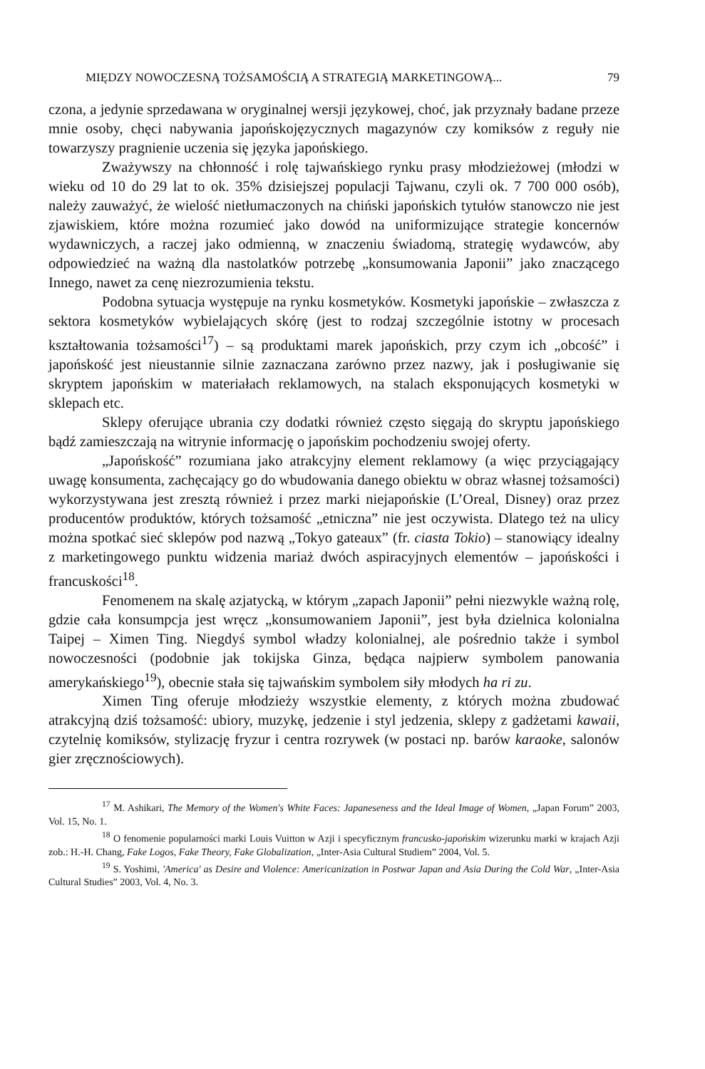MIĘDZY NOWOCZESNĄ TOŻSAMOŚCIĄ A STRATEGIĄ MARKETINGOWĄ... 79
czona, a jedynie sprzedawana w oryginalnej wersji językowej, choć, jak przyznały badane przeze mnie osoby, chęci nabywania japońskojęzycznych magazynów czy komiksów z reguły nie towarzyszy pragnienie uczenia się języka japońskiego.
Zważywszy na chłonność i rolę tajwańskiego rynku prasy młodzieżowej (młodzi w wieku od 10 do 29 lat to ok. 35% dzisiejszej populacji Tajwanu, czyli ok. 7 700 000 osób), należy zauważyć, że wielość nietłumaczonych na chiński japońskich tytułów stanowczo nie jest zjawiskiem, które można rozumieć jako dowód na uniformizujące strategie koncernów wydawniczych, a raczej jako odmienną, w znaczeniu świadomą, strategię wydawców, aby odpowiedzieć na ważną dla nastolatków potrzebę „konsumowania Japonii” jako znaczącego Innego, nawet za cenę niezrozumienia tekstu.
Podobna sytuacja występuje na rynku kosmetyków. Kosmetyki japońskie – zwłaszcza z sektora kosmetyków wybielających skórę (jest to rodzaj szczególnie istotny w procesach kształtowania tożsamości<sup>17</sup>) – są produktami marek japońskich, przy czym ich „obcość” i japońskość jest nieustannie silnie zaznaczana zarówno przez nazwy, jak i posługiwanie się skryptem japońskim w materiałach reklamowych, na stalach eksponujących kosmetyki w sklepach etc.
Sklepy oferujące ubrania czy dodatki również często sięgają do skryptu japońskiego bądź zamieszczają na witrynie informację o japońskim pochodzeniu swojej oferty.
„Japońskość” rozumiana jako atrakcyjny element reklamowy (a więc przyciągający uwagę konsumenta, zachęcający go do wbudowania danego obiektu w obraz własnej tożsamości) wykorzystywana jest zresztą również i przez marki niejapońskie (L’Oreal, Disney) oraz przez producentów produktów, których tożsamość „etniczna” nie jest oczywista. Dlatego też na ulicy można spotkać sieć sklepów pod nazwą „Tokyo gateaux” (fr. ciasta Tokio) – stanowiący idealny z marketingowego punktu widzenia mariaż dwóch aspiracyjnych elementów – japońskości i francuskości<sup>18</sup>.
Fenomenem na skalę azjatycką, w którym „zapach Japonii” pełni niezwykle ważną rolę, gdzie cała konsumpcja jest wręcz „konsumowaniem Japonii”, jest była dzielnica kolonialna Taipej – Ximen Ting. Niegdyś symbol władzy kolonialnej, ale pośrednio także i symbol nowoczesności (podobnie jak tokijska Ginza, będąca najpierw symbolem panowania amerykańskiego<sup>19</sup>), obecnie stała się tajwańskim symbolem siły młodych ha ri zu.
Ximen Ting oferuje młodzieży wszystkie elementy, z których można zbudować atrakcyjną dziś tożsamość: ubiory, muzykę, jedzenie i styl jedzenia, sklepy z gadżetami kawaii, czytelnię komiksów, stylizację fryzur i centra rozrywek (w postaci np. barów karaoke, salonów gier zręcznościowych).
<sup>17</sup> M. Ashikari, The Memory of the Women's White Faces: Japaneseness and the Ideal Image of Women, „Japan Forum” 2003, Vol. 15, No. 1.
<sup>18</sup> O fenomenie popularności marki Louis Vuitton w Azji i specyficznym francusko-japońskim wizerunku marki w krajach Azji zob.: H.-H. Chang, Fake Logos, Fake Theory, Fake Globalization, „Inter-Asia Cultural Studiem” 2004, Vol. 5.
<sup>19</sup> S. Yoshimi, 'America' as Desire and Violence: Americanization in Postwar Japan and Asia During the Cold War, „Inter-Asia Cultural Studies” 2003, Vol. 4, No. 3.